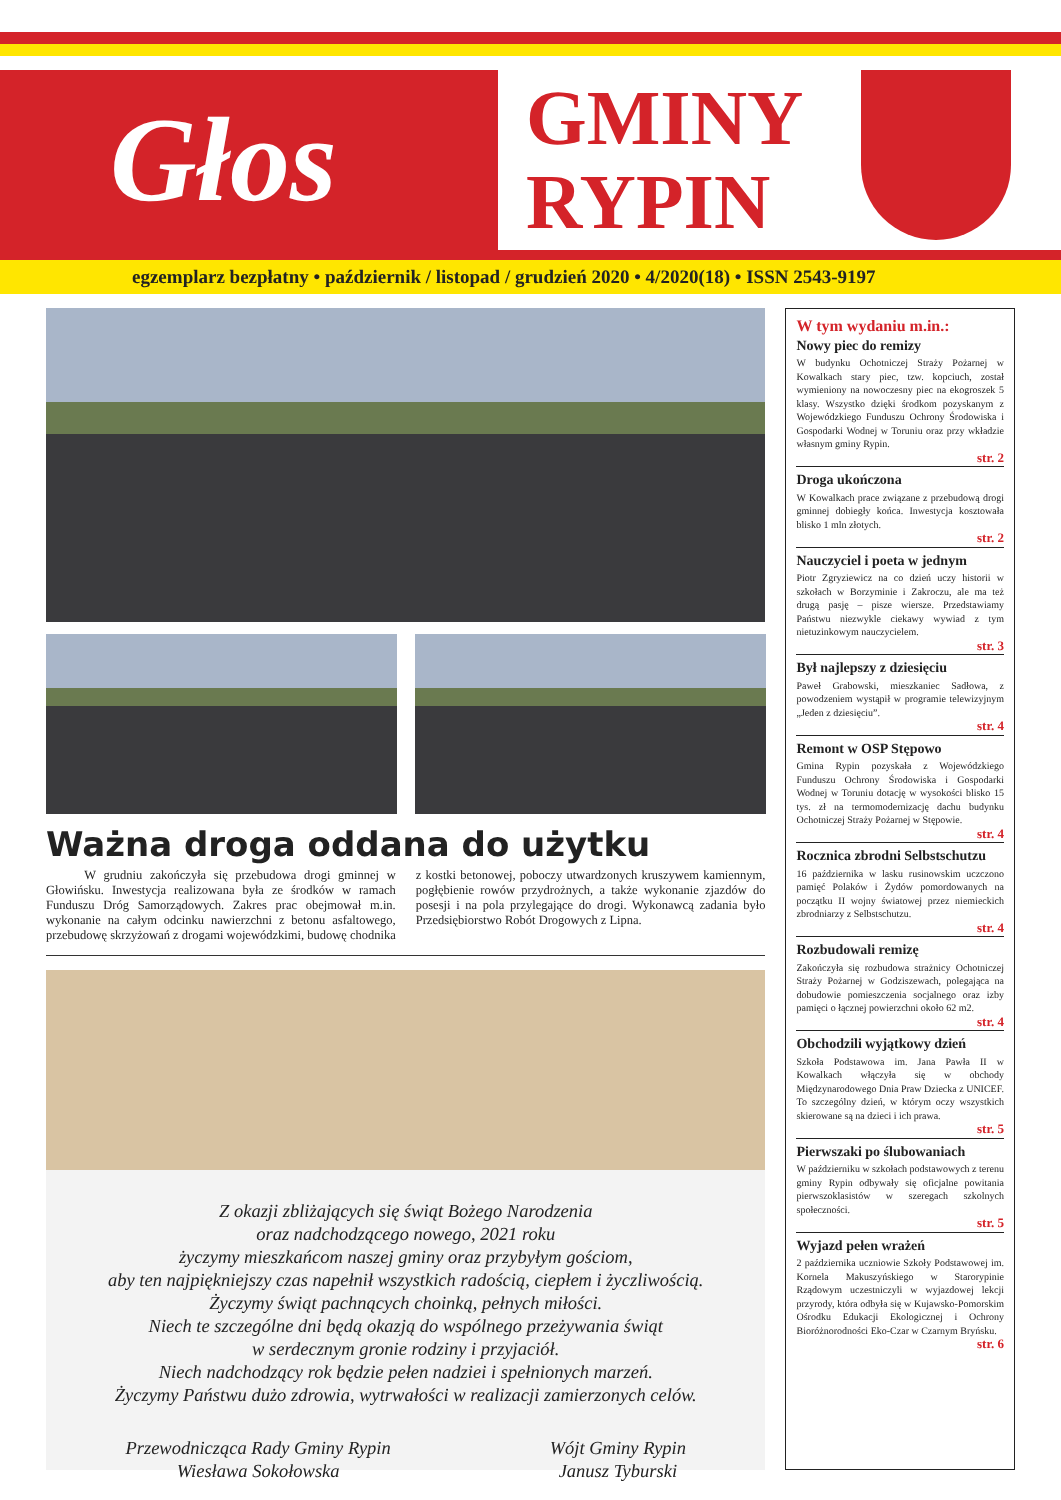Głos
GMINY
RYPIN
egzemplarz bezpłatny • październik / listopad / grudzień 2020 • 4/2020(18) • ISSN 2543-9197
Ważna droga oddana do użytku
W grudniu zakończyła się przebudowa drogi gminnej w Głowińsku. Inwestycja realizowana była ze środków w ramach Funduszu Dróg Samorządowych. Zakres prac obejmował m.in. wykonanie na całym odcinku nawierzchni z betonu asfaltowego, przebudowę skrzyżowań z drogami wojewódzkimi, budowę chodnika z kostki betonowej, poboczy utwardzonych kruszywem kamiennym, pogłębienie rowów przydrożnych, a także wykonanie zjazdów do posesji i na pola przylegające do drogi. Wykonawcą zadania było Przedsiębiorstwo Robót Drogowych z Lipna.
Z okazji zbliżających się świąt Bożego Narodzenia
oraz nadchodzącego nowego, 2021 roku
życzymy mieszkańcom naszej gminy oraz przybyłym gościom,
aby ten najpiękniejszy czas napełnił wszystkich radością, ciepłem i życzliwością.
Życzymy świąt pachnących choinką, pełnych miłości.
Niech te szczególne dni będą okazją do wspólnego przeżywania świąt
w serdecznym gronie rodziny i przyjaciół.
Niech nadchodzący rok będzie pełen nadziei i spełnionych marzeń.
Życzymy Państwu dużo zdrowia, wytrwałości w realizacji zamierzonych celów.
Przewodnicząca Rady Gminy Rypin
Wiesława Sokołowska
Wójt Gminy Rypin
Janusz Tyburski
W tym wydaniu m.in.:
Nowy piec do remizy
W budynku Ochotniczej Straży Pożarnej w Kowalkach stary piec, tzw. kopciuch, został wymieniony na nowoczesny piec na ekogroszek 5 klasy. Wszystko dzięki środkom pozyskanym z Wojewódzkiego Funduszu Ochrony Środowiska i Gospodarki Wodnej w Toruniu oraz przy wkładzie własnym gminy Rypin.
str. 2
Droga ukończona
W Kowalkach prace związane z przebudową drogi gminnej dobiegły końca. Inwestycja kosztowała blisko 1 mln złotych.
str. 2
Nauczyciel i poeta w jednym
Piotr Zgryziewicz na co dzień uczy historii w szkołach w Borzyminie i Zakroczu, ale ma też drugą pasję – pisze wiersze. Przedstawiamy Państwu niezwykle ciekawy wywiad z tym nietuzinkowym nauczycielem.
str. 3
Był najlepszy z dziesięciu
Paweł Grabowski, mieszkaniec Sadłowa, z powodzeniem wystąpił w programie telewizyjnym „Jeden z dziesięciu”.
str. 4
Remont w OSP Stępowo
Gmina Rypin pozyskała z Wojewódzkiego Funduszu Ochrony Środowiska i Gospodarki Wodnej w Toruniu dotację w wysokości blisko 15 tys. zł na termomodernizację dachu budynku Ochotniczej Straży Pożarnej w Stępowie.
str. 4
Rocznica zbrodni Selbstschutzu
16 października w lasku rusinowskim uczczono pamięć Polaków i Żydów pomordowanych na początku II wojny światowej przez niemieckich zbrodniarzy z Selbstschutzu.
str. 4
Rozbudowali remizę
Zakończyła się rozbudowa strażnicy Ochotniczej Straży Pożarnej w Godziszewach, polegająca na dobudowie pomieszczenia socjalnego oraz izby pamięci o łącznej powierzchni około 62 m2.
str. 4
Obchodzili wyjątkowy dzień
Szkoła Podstawowa im. Jana Pawła II w Kowalkach włączyła się w obchody Międzynarodowego Dnia Praw Dziecka z UNICEF. To szczególny dzień, w którym oczy wszystkich skierowane są na dzieci i ich prawa.
str. 5
Pierwszaki po ślubowaniach
W październiku w szkołach podstawowych z terenu gminy Rypin odbywały się oficjalne powitania pierwszoklasistów w szeregach szkolnych społeczności.
str. 5
Wyjazd pełen wrażeń
2 października uczniowie Szkoły Podstawowej im. Kornela Makuszyńskiego w Starorypinie Rządowym uczestniczyli w wyjazdowej lekcji przyrody, która odbyła się w Kujawsko-Pomorskim Ośrodku Edukacji Ekologicznej i Ochrony Bioróżnorodności Eko-Czar w Czarnym Bryńsku.
str. 6